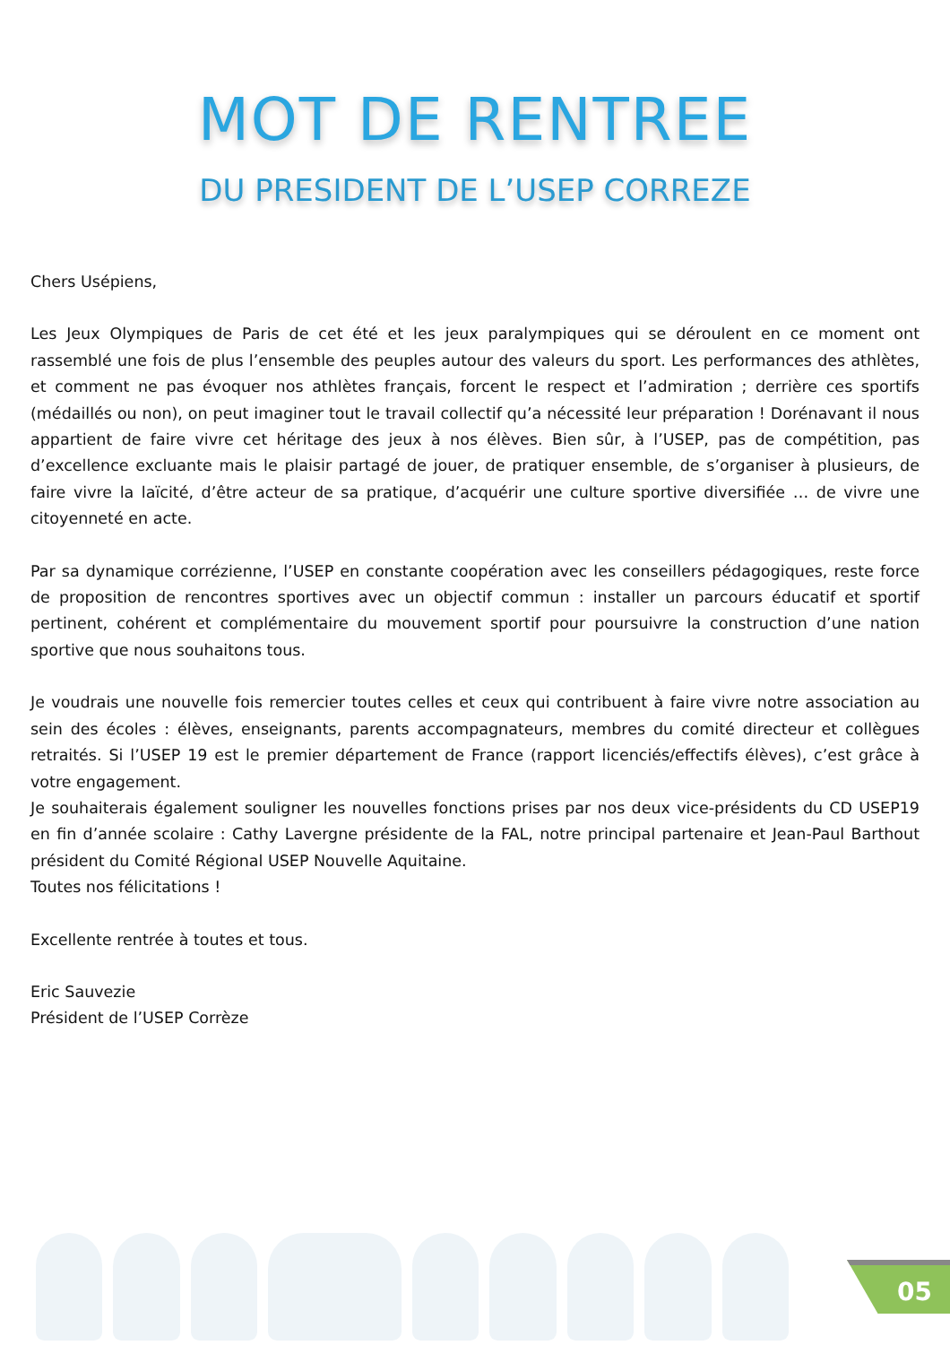MOT DE RENTREE
DU PRESIDENT DE L’USEP CORREZE
Chers Usépiens,
Les Jeux Olympiques de Paris de cet été et les jeux paralympiques qui se déroulent en ce moment ont rassemblé une fois de plus l’ensemble des peuples autour des valeurs du sport. Les performances des athlètes, et comment ne pas évoquer nos athlètes français, forcent le respect et l’admiration ; derrière ces sportifs (médaillés ou non), on peut imaginer tout le travail collectif qu’a nécessité leur préparation ! Dorénavant il nous appartient de faire vivre cet héritage des jeux à nos élèves. Bien sûr, à l’USEP, pas de compétition, pas d’excellence excluante mais le plaisir partagé de jouer, de pratiquer ensemble, de s’organiser à plusieurs, de faire vivre la laïcité, d’être acteur de sa pratique, d’acquérir une culture sportive diversifiée … de vivre une citoyenneté en acte.
Par sa dynamique corrézienne, l’USEP en constante coopération avec les conseillers pédagogiques, reste force de proposition de rencontres sportives avec un objectif commun : installer un parcours éducatif et sportif pertinent, cohérent et complémentaire du mouvement sportif pour poursuivre la construction d’une nation sportive que nous souhaitons tous.
Je voudrais une nouvelle fois remercier toutes celles et ceux qui contribuent à faire vivre notre association au sein des écoles : élèves, enseignants, parents accompagnateurs, membres du comité directeur et collègues retraités. Si l’USEP 19 est le premier département de France (rapport licenciés/effectifs élèves), c’est grâce à votre engagement.
Je souhaiterais également souligner les nouvelles fonctions prises par nos deux vice-présidents du CD USEP19 en fin d’année scolaire : Cathy Lavergne présidente de la FAL, notre principal partenaire et Jean-Paul Barthout président du Comité Régional USEP Nouvelle Aquitaine.
Toutes nos félicitations !
Excellente rentrée à toutes et tous.
Eric Sauvezie
Président de l’USEP Corrèze
05